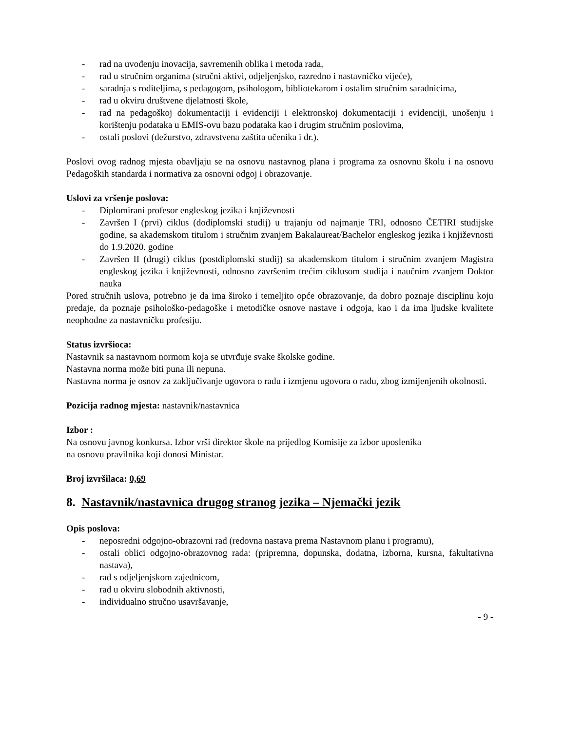- rad na uvođenju inovacija, savremenih oblika i metoda rada,
- rad u stručnim organima (stručni aktivi, odjeljenjsko, razredno i nastavničko vijeće),
- saradnja s roditeljima, s pedagogom, psihologom, bibliotekarom i ostalim stručnim saradnicima,
- rad u okviru društvene djelatnosti škole,
- rad na pedagoškoj dokumentaciji i evidenciji i elektronskoj dokumentaciji i evidenciji, unošenju i korištenju podataka u EMIS-ovu bazu podataka kao i drugim stručnim poslovima,
- ostali poslovi (dežurstvo, zdravstvena zaštita učenika i dr.).
Poslovi ovog radnog mjesta obavljaju se na osnovu nastavnog plana i programa za osnovnu školu i na osnovu Pedagoških standarda i normativa za osnovni odgoj i obrazovanje.
Uslovi za vršenje poslova:
- Diplomirani profesor engleskog jezika i književnosti
- Završen I (prvi) ciklus (dodiplomski studij) u trajanju od najmanje TRI, odnosno ČETIRI studijske godine, sa akademskom titulom i stručnim zvanjem Bakalaureat/Bachelor engleskog jezika i književnosti do 1.9.2020. godine
- Završen II (drugi) ciklus (postdiplomski studij) sa akademskom titulom i stručnim zvanjem Magistra engleskog jezika i književnosti, odnosno završenim trećim ciklusom studija i naučnim zvanjem Doktor nauka
Pored stručnih uslova, potrebno je da ima široko i temeljito opće obrazovanje, da dobro poznaje disciplinu koju predaje, da poznaje psihološko-pedagoške i metodičke osnove nastave i odgoja, kao i da ima ljudske kvalitete neophodne za nastavničku profesiju.
Status izvršioca:
Nastavnik sa nastavnom normom koja se utvrđuje svake školske godine.
Nastavna norma može biti puna ili nepuna.
Nastavna norma je osnov za zaključivanje ugovora o radu i izmjenu ugovora o radu, zbog izmijenjenih okolnosti.
Pozicija radnog mjesta: nastavnik/nastavnica
Izbor :
Na osnovu javnog konkursa. Izbor vrši direktor škole na prijedlog Komisije za izbor uposlenika
na osnovu pravilnika koji donosi Ministar.
Broj izvršilaca: 0,69
8. Nastavnik/nastavnica drugog stranog jezika – Njemački jezik
Opis poslova:
- neposredni odgojno-obrazovni rad (redovna nastava prema Nastavnom planu i programu),
- ostali oblici odgojno-obrazovnog rada: (pripremna, dopunska, dodatna, izborna, kursna, fakultativna nastava),
- rad s odjeljenjskom zajednicom,
- rad u okviru slobodnih aktivnosti,
- individualno stručno usavršavanje,
- 9 -